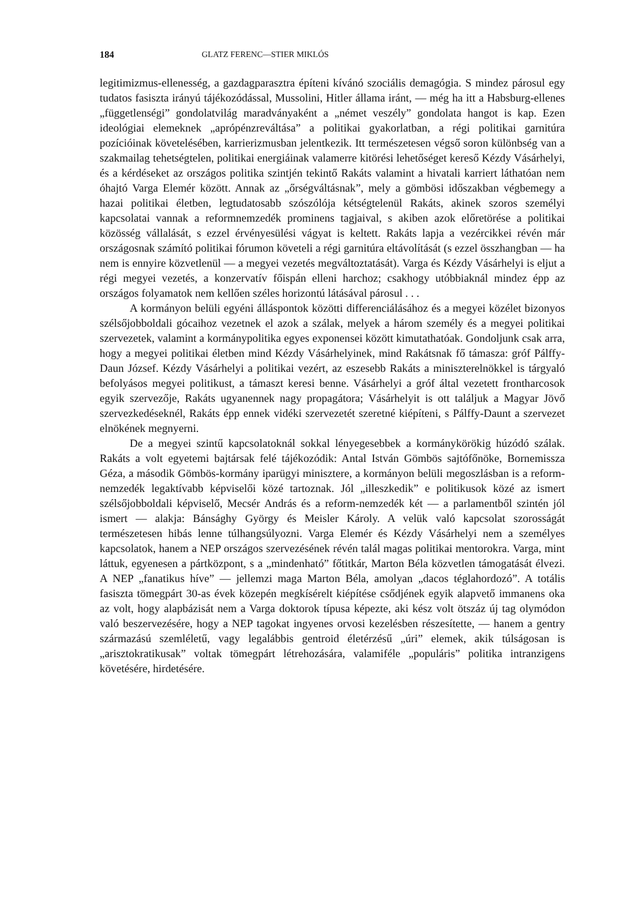184 GLATZ FERENC—STIER MIKLÓS
legitimizmus-ellenesség, a gazdagparasztra építeni kívánó szociális demagógia. S mindez párosul egy tudatos fasiszta irányú tájékozódással, Mussolini, Hitler állama iránt, — még ha itt a Habsburg-ellenes „függetlenségi” gondolatvilág maradványaként a „német veszély” gondolata hangot is kap. Ezen ideológiai elemeknek „aprópénzreváltása” a politikai gyakorlatban, a régi politikai garnitúra pozícióinak követelésében, karrierizmusban jelentkezik. Itt természetesen végső soron különbség van a szakmailag tehetségtelen, politikai energiáinak valamerre kitörési lehetőséget kereső Kézdy Vásárhelyi, és a kérdéseket az országos politika szintjén tekintő Rakáts valamint a hivatali karriert láthatóan nem óhajtó Varga Elemér között. Annak az „őrségváltásnak”, mely a gömbösi időszakban végbemegy a hazai politikai életben, legtudatosabb szószólója kétségtelenül Rakáts, akinek szoros személyi kapcsolatai vannak a reformnemzedék prominens tagjaival, s akiben azok előretörése a politikai közösség vállalását, s ezzel érvényesülési vágyat is keltett. Rakáts lapja a vezércikkei révén már országosnak számító politikai fórumon követeli a régi garnitúra eltávolítását (s ezzel összhangban — ha nem is ennyire közvetlenül — a megyei vezetés megváltoztatását). Varga és Kézdy Vásárhelyi is eljut a régi megyei vezetés, a konzervatív főispán elleni harchoz; csakhogy utóbbiaknál mindez épp az országos folyamatok nem kellően széles horizontú látásával párosul . . .
A kormányon belüli egyéni álláspontok közötti differenciálásához és a megyei közélet bizonyos szélsőjobboldali gócaihoz vezetnek el azok a szálak, melyek a három személy és a megyei politikai szervezetek, valamint a kormánypolitika egyes exponensei között kimutathatóak. Gondoljunk csak arra, hogy a megyei politikai életben mind Kézdy Vásárhelyinek, mind Rakátsnak fő támasza: gróf Pálffy-Daun József. Kézdy Vásárhelyi a politikai vezért, az eszesebb Rakáts a miniszterelnökkel is tárgyaló befolyásos megyei politikust, a támaszt keresi benne. Vásárhelyi a gróf által vezetett frontharcosok egyik szervezője, Rakáts ugyanennek nagy propagátora; Vásárhelyit is ott találjuk a Magyar Jövő szervezkedéseknél, Rakáts épp ennek vidéki szervezetét szeretné kiépíteni, s Pálffy-Daunt a szervezet elnökének megnyerni.
De a megyei szintű kapcsolatoknál sokkal lényegesebbek a kormánykörökig húzódó szálak. Rakáts a volt egyetemi bajtársak felé tájékozódik: Antal István Gömbös sajtófőnöke, Bornemissza Géza, a második Gömbös-kormány iparügyi minisztere, a kormányon belüli megoszlásban is a reform-nemzedék legaktívabb képviselői közé tartoznak. Jól „illeszkedik” e politikusok közé az ismert szélsőjobboldali képviselő, Mecsér András és a reform-nemzedék két — a parlamentből szintén jól ismert — alakja: Bánsághy György és Meisler Károly. A velük való kapcsolat szorosságát természetesen hibás lenne túlhangsúlyozni. Varga Elemér és Kézdy Vásárhelyi nem a személyes kapcsolatok, hanem a NEP országos szervezésének révén talál magas politikai mentorokra. Varga, mint láttuk, egyenesen a pártközpont, s a „mindenható” főtitkár, Marton Béla közvetlen támogatását élvezi. A NEP „fanatikus híve” — jellemzi maga Marton Béla, amolyan „dacos téglahordozó”. A totális fasiszta tömegpárt 30-as évek közepén megkísérelt kiépítése csődjének egyik alapvető immanens oka az volt, hogy alapbázisát nem a Varga doktorok típusa képezte, aki kész volt ötszáz új tag olymódon való beszervezésére, hogy a NEP tagokat ingyenes orvosi kezelésben részesítette, — hanem a gentry származású szemléletű, vagy legalábbis gentroid életérzésű „úri” elemek, akik túlságosan is „arisztokratikusak” voltak tömegpárt létrehozására, valamiféle „populáris” politika intranzigens követésére, hirdetésére.